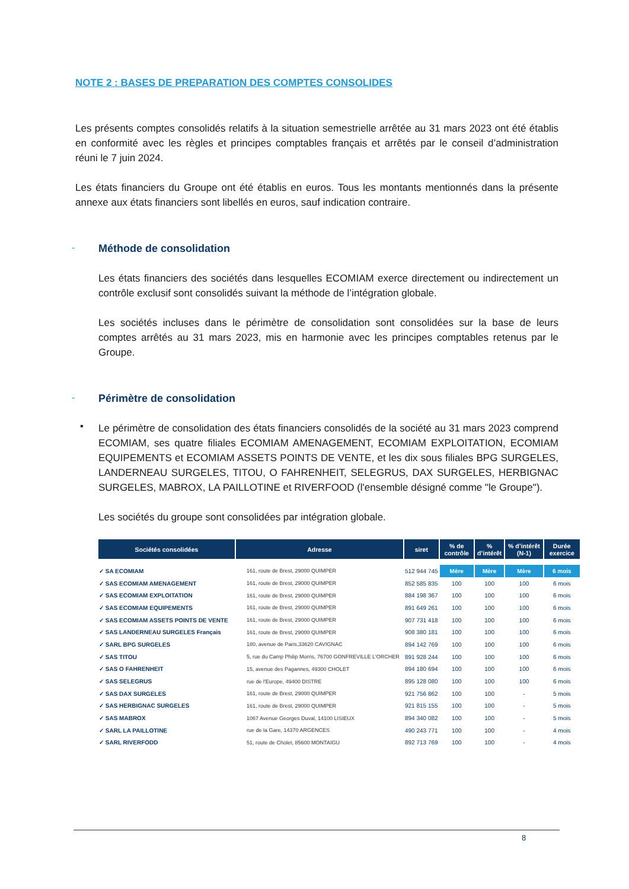NOTE 2 : BASES DE PREPARATION DES COMPTES CONSOLIDES
Les présents comptes consolidés relatifs à la situation semestrielle arrêtée au 31 mars 2023 ont été établis en conformité avec les règles et principes comptables français et arrêtés par le conseil d’administration réuni le 7 juin 2024.
Les états financiers du Groupe ont été établis en euros. Tous les montants mentionnés dans la présente annexe aux états financiers sont libellés en euros, sauf indication contraire.
-
Méthode de consolidation
Les états financiers des sociétés dans lesquelles ECOMIAM exerce directement ou indirectement un contrôle exclusif sont consolidés suivant la méthode de l’intégration globale.
Les sociétés incluses dans le périmètre de consolidation sont consolidées sur la base de leurs comptes arrêtés au 31 mars 2023, mis en harmonie avec les principes comptables retenus par le Groupe.
-
Périmètre de consolidation
▪
Le périmètre de consolidation des états financiers consolidés de la société au 31 mars 2023 comprend ECOMIAM, ses quatre filiales ECOMIAM AMENAGEMENT, ECOMIAM EXPLOITATION, ECOMIAM EQUIPEMENTS et ECOMIAM ASSETS POINTS DE VENTE, et les dix sous filiales BPG SURGELES, LANDERNEAU SURGELES, TITOU, O FAHRENHEIT, SELEGRUS, DAX SURGELES, HERBIGNAC SURGELES, MABROX, LA PAILLOTINE et RIVERFOOD (l'ensemble désigné comme "le Groupe").
Les sociétés du groupe sont consolidées par intégration globale.
| Sociétés consolidées | Adresse | siret | % de contrôle | % d’intérêt | % d’intérêt (N-1) | Durée exercice |
| --- | --- | --- | --- | --- | --- | --- |
| ✓ SA ECOMIAM | 161, route de Brest, 29000 QUIMPER | 512 944 745 | Mère | Mère | Mère | 6 mois |
| ✓ SAS ECOMIAM AMENAGEMENT | 161, route de Brest, 29000 QUIMPER | 852 585 835 | 100 | 100 | 100 | 6 mois |
| ✓ SAS ECOMIAM EXPLOITATION | 161, route de Brest, 29000 QUIMPER | 884 198 367 | 100 | 100 | 100 | 6 mois |
| ✓ SAS ECOMIAM EQUIPEMENTS | 161, route de Brest, 29000 QUIMPER | 891 649 261 | 100 | 100 | 100 | 6 mois |
| ✓ SAS ECOMIAM ASSETS POINTS DE VENTE | 161, route de Brest, 29000 QUIMPER | 907 731 418 | 100 | 100 | 100 | 6 mois |
| ✓ SAS LANDERNEAU SURGELES Français | 161, route de Brest, 29000 QUIMPER | 908 380 181 | 100 | 100 | 100 | 6 mois |
| ✓ SARL BPG SURGELES | 180, avenue de Paris,33620 CAVIGNAC | 894 142 769 | 100 | 100 | 100 | 6 mois |
| ✓ SAS TITOU | 5, rue du Camp Philip Morris, 76700 GONFREVILLE L'ORCHER | 891 928 244 | 100 | 100 | 100 | 6 mois |
| ✓ SAS O FAHRENHEIT | 15, avenue des Pagannes, 49300 CHOLET | 894 180 694 | 100 | 100 | 100 | 6 mois |
| ✓ SAS SELEGRUS | rue de l'Europe, 49400 DISTRE | 895 128 080 | 100 | 100 | 100 | 6 mois |
| ✓ SAS DAX SURGELES | 161, route de Brest, 29000 QUIMPER | 921 756 862 | 100 | 100 | - | 5 mois |
| ✓ SAS HERBIGNAC SURGELES | 161, route de Brest, 29000 QUIMPER | 921 815 155 | 100 | 100 | - | 5 mois |
| ✓ SAS MABROX | 1067 Avenue Georges Duval, 14100 LISIEUX | 894 340 082 | 100 | 100 | - | 5 mois |
| ✓ SARL LA PAILLOTINE | rue de la Gare, 14370 ARGENCES | 490 243 771 | 100 | 100 | - | 4 mois |
| ✓ SARL RIVERFODD | 51, route de Cholet, 85600 MONTAIGU | 892 713 769 | 100 | 100 | - | 4 mois |
8